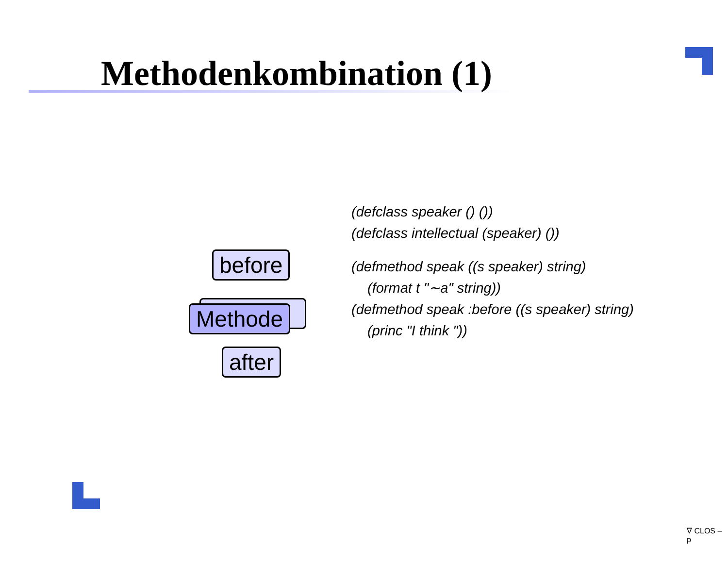Methodenkombination (1)
before
Methode
after
(defclass speaker () ())
(defclass intellectual (speaker) ())
(defmethod speak ((s speaker) string)
(format t "∼a" string))
(defmethod speak :before ((s speaker) string)
(princ "I think "))
∇ CLOS – p